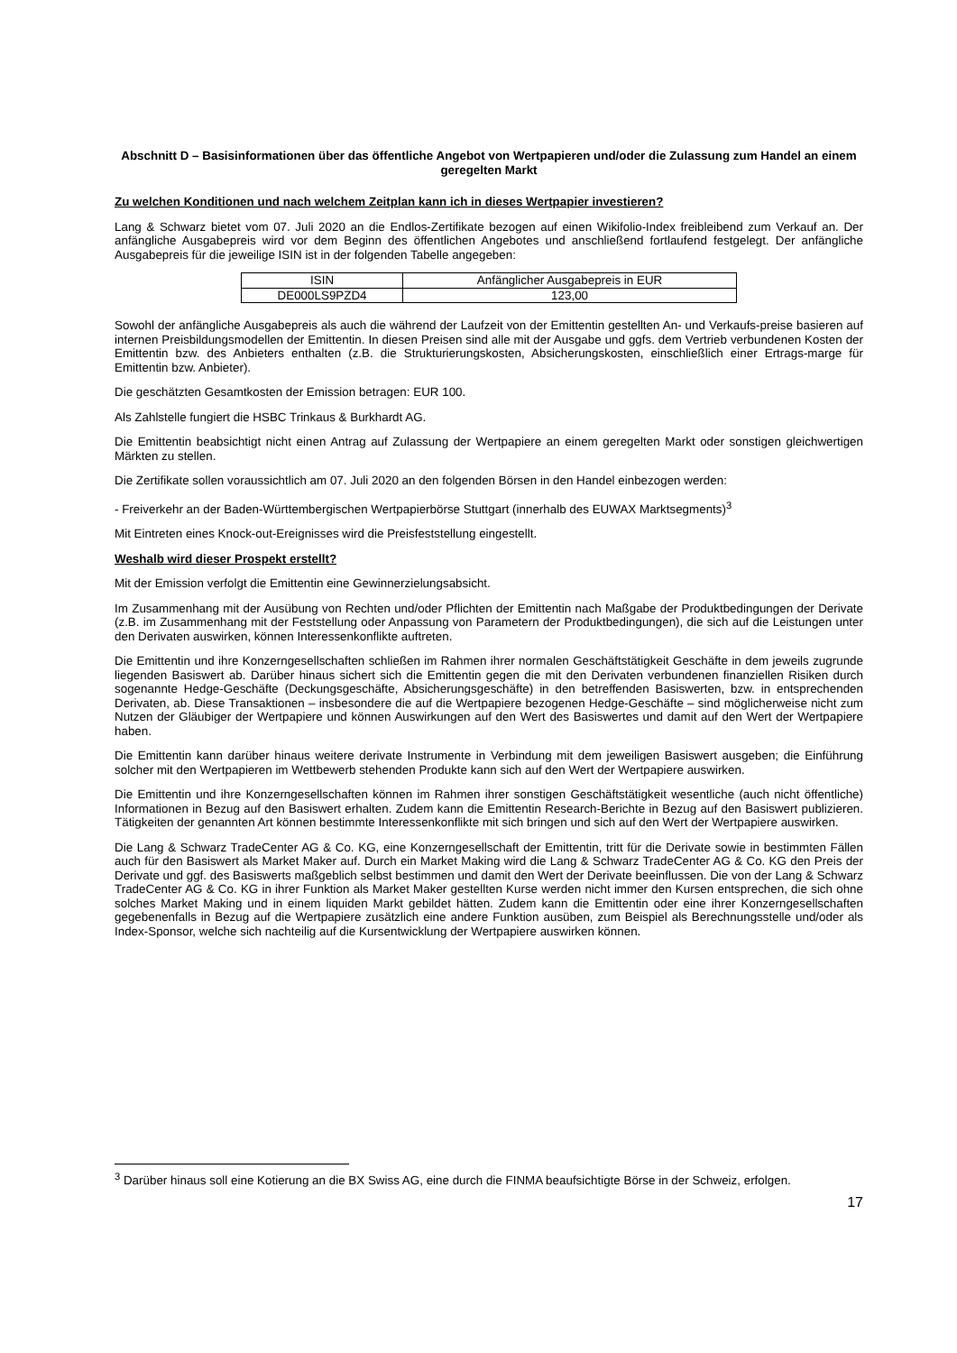Abschnitt D – Basisinformationen über das öffentliche Angebot von Wertpapieren und/oder die Zulassung zum Handel an einem geregelten Markt
Zu welchen Konditionen und nach welchem Zeitplan kann ich in dieses Wertpapier investieren?
Lang & Schwarz bietet vom 07. Juli 2020 an die Endlos-Zertifikate bezogen auf einen Wikifolio-Index freibleibend zum Verkauf an. Der anfängliche Ausgabepreis wird vor dem Beginn des öffentlichen Angebotes und anschließend fortlaufend festgelegt. Der anfängliche Ausgabepreis für die jeweilige ISIN ist in der folgenden Tabelle angegeben:
| ISIN | Anfänglicher Ausgabepreis in EUR |
| DE000LS9PZD4 | 123,00 |
Sowohl der anfängliche Ausgabepreis als auch die während der Laufzeit von der Emittentin gestellten An- und Verkaufs-preise basieren auf internen Preisbildungsmodellen der Emittentin. In diesen Preisen sind alle mit der Ausgabe und ggfs. dem Vertrieb verbundenen Kosten der Emittentin bzw. des Anbieters enthalten (z.B. die Strukturierungskosten, Absicherungskosten, einschließlich einer Ertrags-marge für Emittentin bzw. Anbieter).
Die geschätzten Gesamtkosten der Emission betragen: EUR 100.
Als Zahlstelle fungiert die HSBC Trinkaus & Burkhardt AG.
Die Emittentin beabsichtigt nicht einen Antrag auf Zulassung der Wertpapiere an einem geregelten Markt oder sonstigen gleichwertigen Märkten zu stellen.
Die Zertifikate sollen voraussichtlich am 07. Juli 2020 an den folgenden Börsen in den Handel einbezogen werden:
- Freiverkehr an der Baden-Württembergischen Wertpapierbörse Stuttgart (innerhalb des EUWAX Marktsegments)<sup>3</sup>
Mit Eintreten eines Knock-out-Ereignisses wird die Preisfeststellung eingestellt.
Weshalb wird dieser Prospekt erstellt?
Mit der Emission verfolgt die Emittentin eine Gewinnerzielungsabsicht.
Im Zusammenhang mit der Ausübung von Rechten und/oder Pflichten der Emittentin nach Maßgabe der Produktbedingungen der Derivate (z.B. im Zusammenhang mit der Feststellung oder Anpassung von Parametern der Produktbedingungen), die sich auf die Leistungen unter den Derivaten auswirken, können Interessenkonflikte auftreten.
Die Emittentin und ihre Konzerngesellschaften schließen im Rahmen ihrer normalen Geschäftstätigkeit Geschäfte in dem jeweils zugrunde liegenden Basiswert ab. Darüber hinaus sichert sich die Emittentin gegen die mit den Derivaten verbundenen finanziellen Risiken durch sogenannte Hedge-Geschäfte (Deckungsgeschäfte, Absicherungsgeschäfte) in den betreffenden Basiswerten, bzw. in entsprechenden Derivaten, ab. Diese Transaktionen – insbesondere die auf die Wertpapiere bezogenen Hedge-Geschäfte – sind möglicherweise nicht zum Nutzen der Gläubiger der Wertpapiere und können Auswirkungen auf den Wert des Basiswertes und damit auf den Wert der Wertpapiere haben.
Die Emittentin kann darüber hinaus weitere derivate Instrumente in Verbindung mit dem jeweiligen Basiswert ausgeben; die Einführung solcher mit den Wertpapieren im Wettbewerb stehenden Produkte kann sich auf den Wert der Wertpapiere auswirken.
Die Emittentin und ihre Konzerngesellschaften können im Rahmen ihrer sonstigen Geschäftstätigkeit wesentliche (auch nicht öffentliche) Informationen in Bezug auf den Basiswert erhalten. Zudem kann die Emittentin Research-Berichte in Bezug auf den Basiswert publizieren. Tätigkeiten der genannten Art können bestimmte Interessenkonflikte mit sich bringen und sich auf den Wert der Wertpapiere auswirken.
Die Lang & Schwarz TradeCenter AG & Co. KG, eine Konzerngesellschaft der Emittentin, tritt für die Derivate sowie in bestimmten Fällen auch für den Basiswert als Market Maker auf. Durch ein Market Making wird die Lang & Schwarz TradeCenter AG & Co. KG den Preis der Derivate und ggf. des Basiswerts maßgeblich selbst bestimmen und damit den Wert der Derivate beeinflussen. Die von der Lang & Schwarz TradeCenter AG & Co. KG in ihrer Funktion als Market Maker gestellten Kurse werden nicht immer den Kursen entsprechen, die sich ohne solches Market Making und in einem liquiden Markt gebildet hätten. Zudem kann die Emittentin oder eine ihrer Konzerngesellschaften gegebenenfalls in Bezug auf die Wertpapiere zusätzlich eine andere Funktion ausüben, zum Beispiel als Berechnungsstelle und/oder als Index-Sponsor, welche sich nachteilig auf die Kursentwicklung der Wertpapiere auswirken können.
<sup>3</sup> Darüber hinaus soll eine Kotierung an die BX Swiss AG, eine durch die FINMA beaufsichtigte Börse in der Schweiz, erfolgen.
17